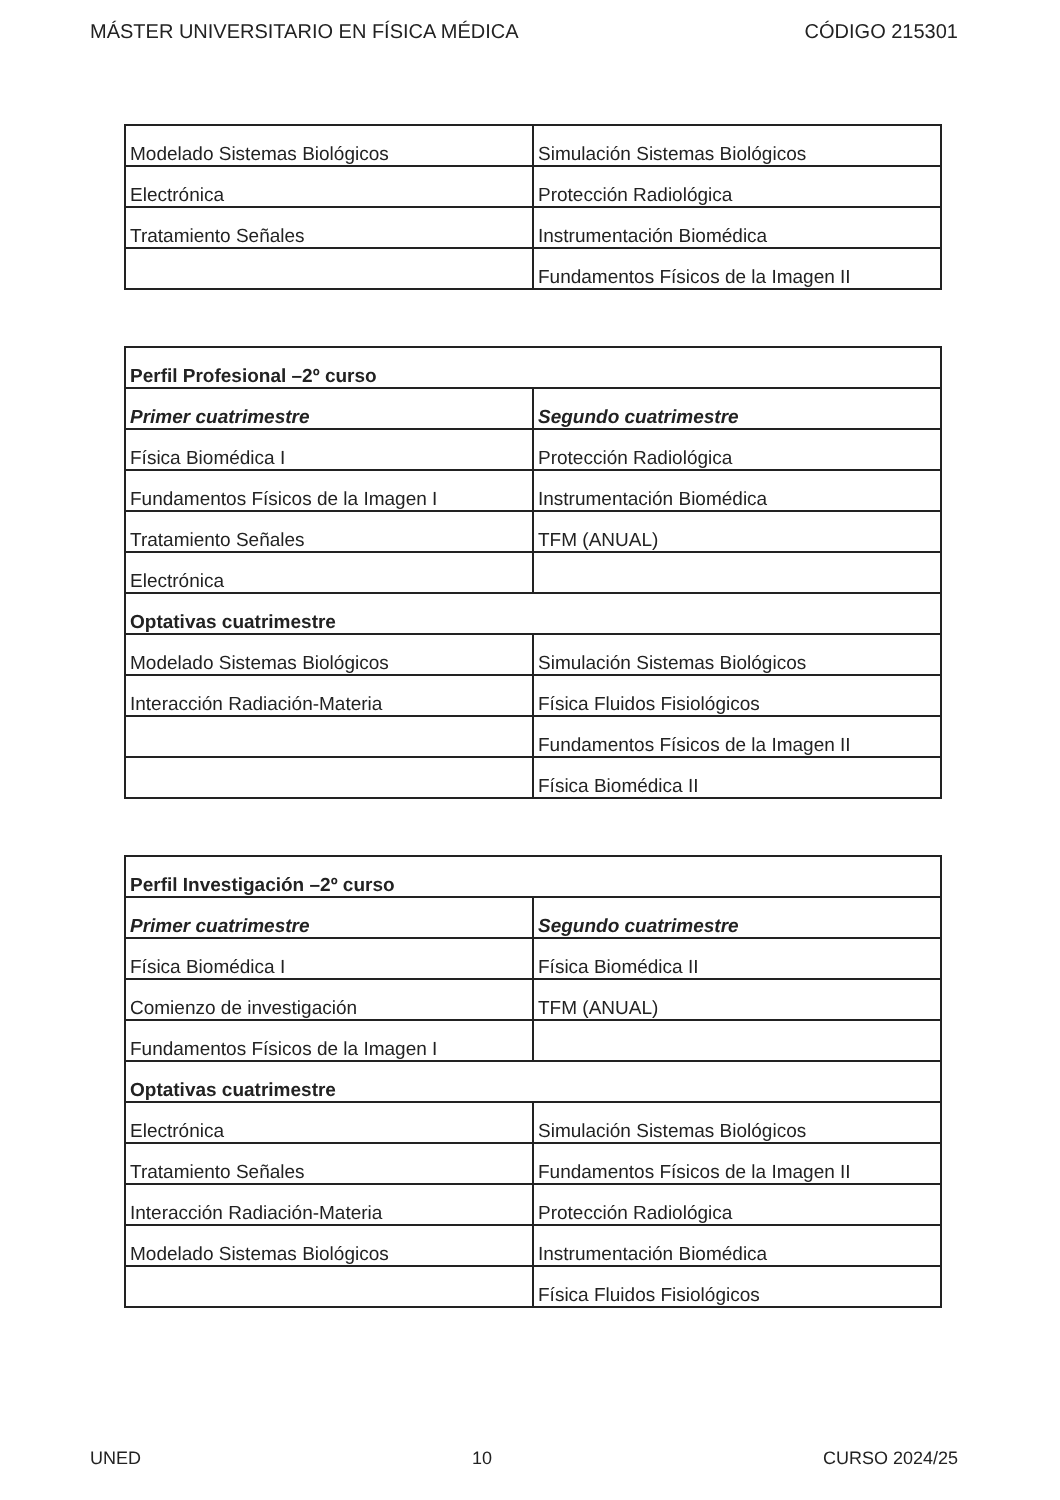MÁSTER UNIVERSITARIO EN FÍSICA MÉDICA CÓDIGO 215301
| Modelado Sistemas Biológicos | Simulación Sistemas Biológicos |
| Electrónica | Protección Radiológica |
| Tratamiento Señales | Instrumentación Biomédica |
| | Fundamentos Físicos de la Imagen II |
| Perfil Profesional –2º curso | |
| --- | --- |
| Primer cuatrimestre | Segundo cuatrimestre |
| Física Biomédica I | Protección Radiológica |
| Fundamentos Físicos de la Imagen I | Instrumentación Biomédica |
| Tratamiento Señales | TFM (ANUAL) |
| Electrónica | |
| Optativas cuatrimestre | |
| Modelado Sistemas Biológicos | Simulación Sistemas Biológicos |
| Interacción Radiación-Materia | Física Fluidos Fisiológicos |
| | Fundamentos Físicos de la Imagen II |
| | Física Biomédica II |
| Perfil Investigación –2º curso | |
| --- | --- |
| Primer cuatrimestre | Segundo cuatrimestre |
| Física Biomédica I | Física Biomédica II |
| Comienzo de investigación | TFM (ANUAL) |
| Fundamentos Físicos de la Imagen I | |
| Optativas cuatrimestre | |
| Electrónica | Simulación Sistemas Biológicos |
| Tratamiento Señales | Fundamentos Físicos de la Imagen II |
| Interacción Radiación-Materia | Protección Radiológica |
| Modelado Sistemas Biológicos | Instrumentación Biomédica |
| | Física Fluidos Fisiológicos |
UNED 10 CURSO 2024/25